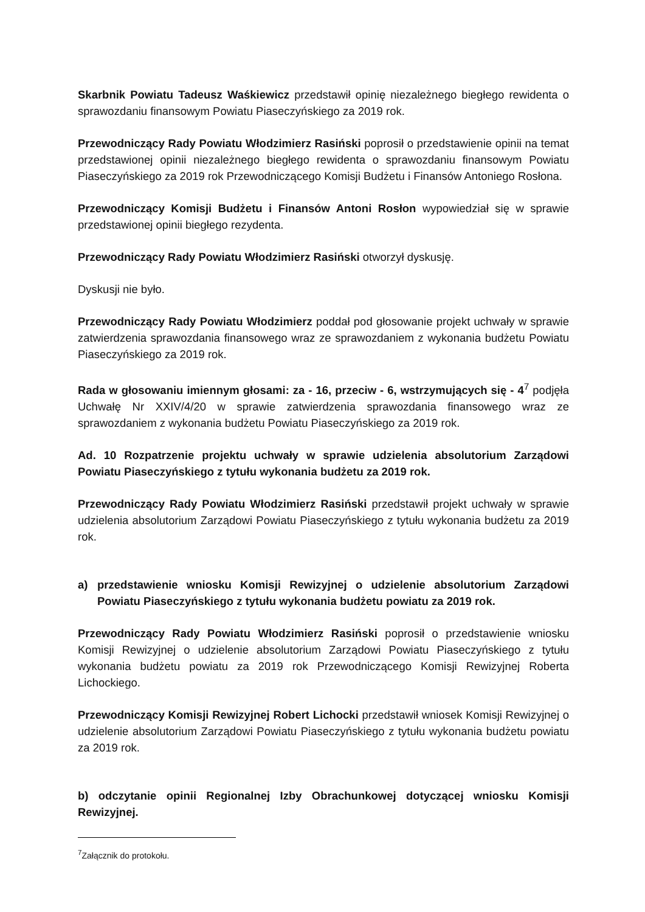Skarbnik Powiatu Tadeusz Waśkiewicz przedstawił opinię niezależnego biegłego rewidenta o sprawozdaniu finansowym Powiatu Piaseczyńskiego za 2019 rok.
Przewodniczący Rady Powiatu Włodzimierz Rasiński poprosił o przedstawienie opinii na temat przedstawionej opinii niezależnego biegłego rewidenta o sprawozdaniu finansowym Powiatu Piaseczyńskiego za 2019 rok Przewodniczącego Komisji Budżetu i Finansów Antoniego Rosłona.
Przewodniczący Komisji Budżetu i Finansów Antoni Rosłon wypowiedział się w sprawie przedstawionej opinii biegłego rezydenta.
Przewodniczący Rady Powiatu Włodzimierz Rasiński otworzył dyskusję.
Dyskusji nie było.
Przewodniczący Rady Powiatu Włodzimierz poddał pod głosowanie projekt uchwały w sprawie zatwierdzenia sprawozdania finansowego wraz ze sprawozdaniem z wykonania budżetu Powiatu Piaseczyńskiego za 2019 rok.
Rada w głosowaniu imiennym głosami: za - 16, przeciw - 6, wstrzymujących się - 4<sup>7</sup> podjęła Uchwałę Nr XXIV/4/20 w sprawie zatwierdzenia sprawozdania finansowego wraz ze sprawozdaniem z wykonania budżetu Powiatu Piaseczyńskiego za 2019 rok.
Ad. 10 Rozpatrzenie projektu uchwały w sprawie udzielenia absolutorium Zarządowi Powiatu Piaseczyńskiego z tytułu wykonania budżetu za 2019 rok.
Przewodniczący Rady Powiatu Włodzimierz Rasiński przedstawił projekt uchwały w sprawie udzielenia absolutorium Zarządowi Powiatu Piaseczyńskiego z tytułu wykonania budżetu za 2019 rok.
a) przedstawienie wniosku Komisji Rewizyjnej o udzielenie absolutorium Zarządowi Powiatu Piaseczyńskiego z tytułu wykonania budżetu powiatu za 2019 rok.
Przewodniczący Rady Powiatu Włodzimierz Rasiński poprosił o przedstawienie wniosku Komisji Rewizyjnej o udzielenie absolutorium Zarządowi Powiatu Piaseczyńskiego z tytułu wykonania budżetu powiatu za 2019 rok Przewodniczącego Komisji Rewizyjnej Roberta Lichockiego.
Przewodniczący Komisji Rewizyjnej Robert Lichocki przedstawił wniosek Komisji Rewizyjnej o udzielenie absolutorium Zarządowi Powiatu Piaseczyńskiego z tytułu wykonania budżetu powiatu za 2019 rok.
b) odczytanie opinii Regionalnej Izby Obrachunkowej dotyczącej wniosku Komisji Rewizyjnej.
<sup>7</sup> Załącznik do protokołu.